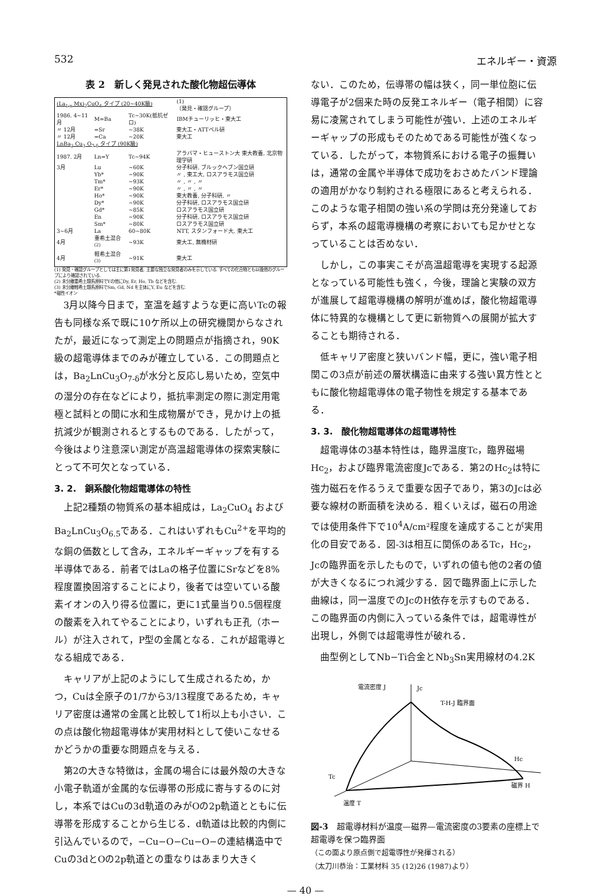532 エネルギー・資源
表 2　新しく発見された酸化物超伝導体
| (La<sub>1-x</sub> Mx)<sub>2</sub>CuO<sub>4</sub> タイプ (20~40K級) | | | (1) 〔発見・確認グループ〕 |
| 1986. 4~11月 | M=Ba | Tc~30K(抵抗ゼロ) | IBMチューリッヒ・東大工 |
| 〃 12月 | =Sr | ~38K | 東大工・ATTベル研 |
| 〃 12月 | =Ca | ~20K | 東大工 |
| LnBa<sub>2</sub> Cu<sub>3</sub> O<sub>7-δ</sub> タイプ (90K級) | | | |
| 1987. 2月 | Ln=Y | Tc~94K | アラバマ・ヒューストン大 東大教養, 北京物理学研 |
| 3月 | Lu | ~60K | 分子科研, ブルックヘブン国立研 |
| | Yb* | ~90K | 〃 , 東工大, ロスアラモス国立研 |
| | Tm* | ~93K | 〃 , 〃 , 〃 |
| | Er* | ~90K | 〃 , 〃 , 〃 |
| | Ho* | ~90K | 東大教養, 分子科研, 〃 |
| | Dy* | ~90K | 分子科研, ロスアラモス国立研 |
| | Gd* | ~85K | ロスアラモス国立研 |
| | En | ~90K | 分子科研, ロスアラモス国立研 |
| | Sm* | ~80K | ロスアラモス国立研 |
| 3~6月 | La | 60~80K | NTT, スタンフォード大, 東大工 |
| 4月 | 重希土混合<sup>(2)</sup> | ~93K | 東大工, 無機材研 |
| 4月 | 軽希土混合<sup>(3)</sup> | ~91K | 東大工 |
(1) 発見・確認グループとしては主に第1発見者, 主要な独立な発見者のみを示している. すべての化合物とも以後他のグループにより確認されている.
(2) 未分離重希土類系原料でYの他にDy, Er, Ho, Tb などを含む.
(3) 未分離軽希土類系原料でSm, Gd, Nd を主体にY, Eu などを含む.
*磁性イオン
3月以降今日まで，室温を越すような更に高いTcの報告も同様な系で既に10ケ所以上の研究機関からなされたが，最近になって測定上の問題点が指摘され，90K級の超電導体までのみが確立している．この問題点とは，Ba<sub>2</sub>LnCu<sub>3</sub>O<sub>7-δ</sub>が水分と反応し易いため，空気中の湿分の存在などにより，抵抗率測定の際に測定用電極と試料との間に水和生成物層ができ，見かけ上の抵抗減少が観測されるとするものである．したがって，今後はより注意深い測定が高温超電導体の探索実験にとって不可欠となっている．
3. 2.　銅系酸化物超電導体の特性
上記2種類の物質系の基本組成は，La<sub>2</sub>CuO<sub>4</sub> および Ba<sub>2</sub>LnCu<sub>3</sub>O<sub>6.5</sub>である．これはいずれもCu<sup>2+</sup>を平均的な銅の価数として含み，エネルギーギャップを有する半導体である．前者ではLaの格子位置にSrなどを8%程度置換固溶することにより，後者では空いている酸素イオンの入り得る位置に，更に1式量当り0.5個程度の酸素を入れてやることにより，いずれも正孔（ホール）が注入されて，P型の金属となる．これが超電導となる組成である．
キャリアが上記のようにして生成されるため，かつ，Cuは全原子の1/7から3/13程度であるため，キャリア密度は通常の金属と比較して1桁以上も小さい．この点は酸化物超電導体が実用材料として使いこなせるかどうかの重要な問題点を与える．
第2の大きな特徴は，金属の場合には最外殻の大きな小電子軌道が金属的な伝導帯の形成に寄与するのに対し，本系ではCuの3d軌道のみがOの2p軌道とともに伝導帯を形成することから生じる．d軌道は比較的内側に引込んでいるので，−Cu−O−Cu−O−の連結構造中でCuの3dとOの2p軌道との重なりはあまり大きく
ない．このため，伝導帯の幅は狭く，同一単位胞に伝導電子が2個来た時の反発エネルギー（電子相関）に容易に凌駕されてしまう可能性が強い．上述のエネルギーギャップの形成もそのためである可能性が強くなっている．したがって，本物質系における電子の振舞いは，通常の金属や半導体で成功をおさめたバンド理論の適用がかなり制約される極限にあると考えられる．このような電子相関の強い系の学問は充分発達しておらず，本系の超電導機構の考察においても足かせとなっていることは否めない．
しかし，この事実こそが高温超電導を実現する起源となっている可能性も強く，今後，理論と実験の双方が進展して超電導機構の解明が進めば，酸化物超電導体に特異的な機構として更に新物質への展開が拡大することも期待される．
低キャリア密度と狭いバンド幅，更に，強い電子相関この3点が前述の層状構造に由来する強い異方性とともに酸化物超電導体の電子物性を規定する基本である．
3. 3.　酸化物超電導体の超電導特性
超電導体の3基本特性は，臨界温度Tc，臨界磁場Hc<sub>2</sub>，および臨界電流密度Jcである．第2のHc<sub>2</sub>は特に強力磁石を作るうえで重要な因子であり，第3のJcは必要な線材の断面積を決める．粗くいえば，磁石の用途では使用条件下で10<sup>4</sup>A/cm²程度を達成することが実用化の目安である．図-3は相互に関係のあるTc，Hc<sub>2</sub>，Jcの臨界面を示したもので，いずれの値も他の2者の値が大きくなるにつれ減少する．図で臨界面上に示した曲線は，同一温度でのJcのH依存を示すものである．この臨界面の内側に入っている条件では，超電導性が出現し，外側では超電導性が破れる．
曲型例としてNb−Ti合金とNb<sub>3</sub>Sn実用線材の4.2K
電流密度 J
Jc
T-H-J 臨界面
Hc
Tc
磁界 H
温度 T
図-3　超電導材料が温度—磁界—電流密度の3要素の座標上で超電導を保つ臨界面
（この面より原点側で超電導性が発揮される）
（太刀川恭治：工業材料 35 (12)26 (1987)より）
— 40 —